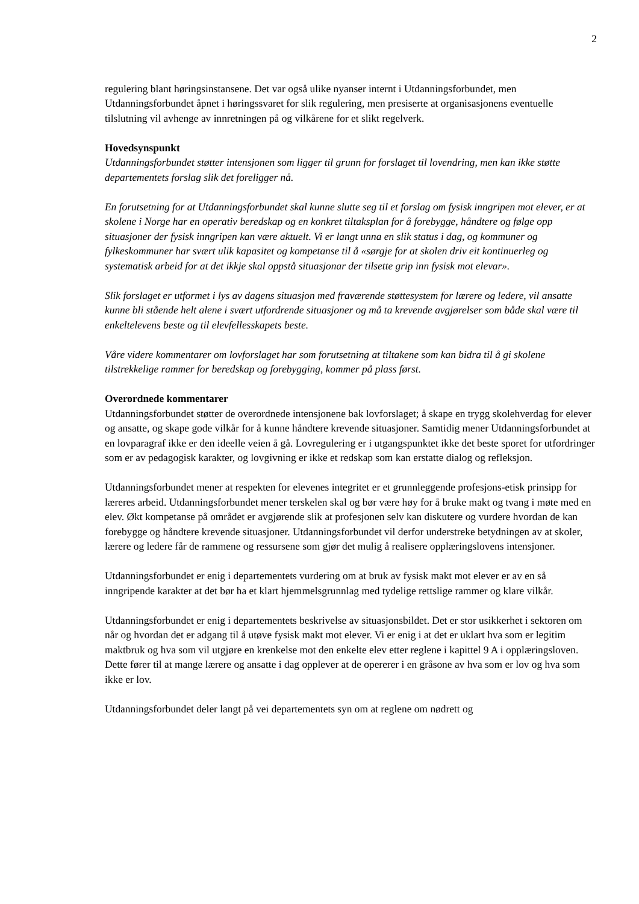2
regulering blant høringsinstansene. Det var også ulike nyanser internt i Utdanningsforbundet, men Utdanningsforbundet åpnet i høringssvaret for slik regulering, men presiserte at organisasjonens eventuelle tilslutning vil avhenge av innretningen på og vilkårene for et slikt regelverk.
Hovedsynspunkt
Utdanningsforbundet støtter intensjonen som ligger til grunn for forslaget til lovendring, men kan ikke støtte departementets forslag slik det foreligger nå.
En forutsetning for at Utdanningsforbundet skal kunne slutte seg til et forslag om fysisk inngripen mot elever, er at skolene i Norge har en operativ beredskap og en konkret tiltaksplan for å forebygge, håndtere og følge opp situasjoner der fysisk inngripen kan være aktuelt. Vi er langt unna en slik status i dag, og kommuner og fylkeskommuner har svært ulik kapasitet og kompetanse til å «sørgje for at skolen driv eit kontinuerleg og systematisk arbeid for at det ikkje skal oppstå situasjonar der tilsette grip inn fysisk mot elevar».
Slik forslaget er utformet i lys av dagens situasjon med fraværende støttesystem for lærere og ledere, vil ansatte kunne bli stående helt alene i svært utfordrende situasjoner og må ta krevende avgjørelser som både skal være til enkeltelevens beste og til elevfellesskapets beste.
Våre videre kommentarer om lovforslaget har som forutsetning at tiltakene som kan bidra til å gi skolene tilstrekkelige rammer for beredskap og forebygging, kommer på plass først.
Overordnede kommentarer
Utdanningsforbundet støtter de overordnede intensjonene bak lovforslaget; å skape en trygg skolehverdag for elever og ansatte, og skape gode vilkår for å kunne håndtere krevende situasjoner. Samtidig mener Utdanningsforbundet at en lovparagraf ikke er den ideelle veien å gå. Lovregulering er i utgangspunktet ikke det beste sporet for utfordringer som er av pedagogisk karakter, og lovgivning er ikke et redskap som kan erstatte dialog og refleksjon.
Utdanningsforbundet mener at respekten for elevenes integritet er et grunnleggende profesjons-etisk prinsipp for læreres arbeid. Utdanningsforbundet mener terskelen skal og bør være høy for å bruke makt og tvang i møte med en elev. Økt kompetanse på området er avgjørende slik at profesjonen selv kan diskutere og vurdere hvordan de kan forebygge og håndtere krevende situasjoner. Utdanningsforbundet vil derfor understreke betydningen av at skoler, lærere og ledere får de rammene og ressursene som gjør det mulig å realisere opplæringslovens intensjoner.
Utdanningsforbundet er enig i departementets vurdering om at bruk av fysisk makt mot elever er av en så inngripende karakter at det bør ha et klart hjemmelsgrunnlag med tydelige rettslige rammer og klare vilkår.
Utdanningsforbundet er enig i departementets beskrivelse av situasjonsbildet. Det er stor usikkerhet i sektoren om når og hvordan det er adgang til å utøve fysisk makt mot elever. Vi er enig i at det er uklart hva som er legitim maktbruk og hva som vil utgjøre en krenkelse mot den enkelte elev etter reglene i kapittel 9 A i opplæringsloven. Dette fører til at mange lærere og ansatte i dag opplever at de opererer i en gråsone av hva som er lov og hva som ikke er lov.
Utdanningsforbundet deler langt på vei departementets syn om at reglene om nødrett og